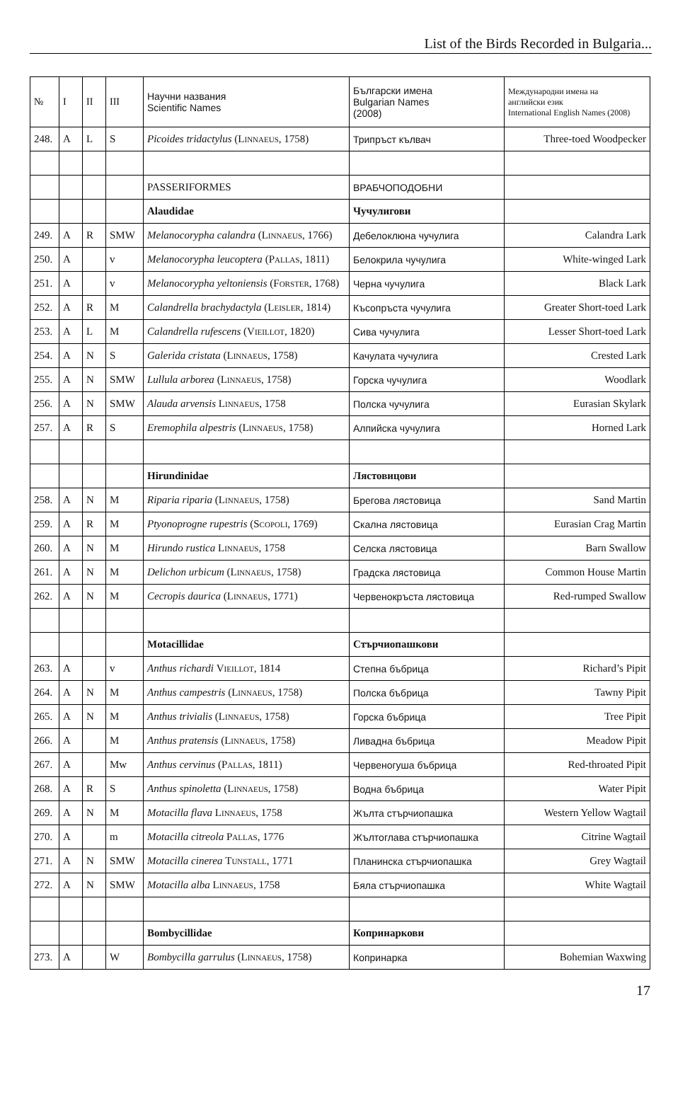List of the Birds Recorded in Bulgaria...
| № | I | II | III | Научни названия Scientific Names | Български имена Bulgarian Names (2008) | Международни имена на английски език International English Names (2008) |
| --- | --- | --- | --- | --- | --- | --- |
| 248. | A | L | S | Picoides tridactylus ( Linnaeus , 1758) | Трипръст кълвач | Three-toed Woodpecker |
| | | | | PASSERIFORMES | ВРАБЧОПОДОБНИ | |
| | | | | Alaudidae | Чучулигови | |
| 249. | A | R | SMW | Melanocorypha calandra ( Linnaeus , 1766) | Дебелоклюна чучулига | Calandra Lark |
| 250. | A | | v | Melanocorypha leucoptera ( Pallas , 1811) | Белокрила чучулига | White-winged Lark |
| 251. | A | | v | Melanocorypha yeltoniensis ( Forster , 1768) | Черна чучулига | Black Lark |
| 252. | A | R | M | Calandrella brachydactyla ( Leisler , 1814) | Късопръста чучулига | Greater Short-toed Lark |
| 253. | A | L | M | Calandrella rufescens ( Vieillot , 1820) | Сива чучулига | Lesser Short-toed Lark |
| 254. | A | N | S | Galerida cristata ( Linnaeus , 1758) | Качулата чучулига | Crested Lark |
| 255. | A | N | SMW | Lullula arborea ( Linnaeus , 1758) | Горска чучулига | Woodlark |
| 256. | A | N | SMW | Alauda arvensis Linnaeus , 1758 | Полска чучулига | Eurasian Skylark |
| 257. | A | R | S | Eremophila alpestris ( Linnaeus , 1758) | Алпийска чучулига | Horned Lark |
| | | | | Hirundinidae | Лястовицови | |
| 258. | A | N | M | Riparia riparia ( Linnaeus , 1758) | Брегова лястовица | Sand Martin |
| 259. | A | R | M | Ptyonoprogne rupestris ( Scopoli , 1769) | Скална лястовица | Eurasian Crag Martin |
| 260. | A | N | M | Hirundo rustica Linnaeus , 1758 | Селска лястовица | Barn Swallow |
| 261. | A | N | M | Delichon urbicum ( Linnaeus , 1758) | Градска лястовица | Common House Martin |
| 262. | A | N | M | Cecropis daurica ( Linnaeus , 1771) | Червенокръста лястовица | Red-rumped Swallow |
| | | | | Motacillidae | Стърчиопашкови | |
| 263. | A | | v | Anthus richardi Vieillot , 1814 | Степна бъбрица | Richard’s Pipit |
| 264. | A | N | M | Anthus campestris ( Linnaeus , 1758) | Полска бъбрица | Tawny Pipit |
| 265. | A | N | M | Anthus trivialis ( Linnaeus , 1758) | Горска бъбрица | Tree Pipit |
| 266. | A | | M | Anthus pratensis ( Linnaeus , 1758) | Ливадна бъбрица | Meadow Pipit |
| 267. | A | | Mw | Anthus cervinus ( Pallas , 1811) | Червеногуша бъбрица | Red-throated Pipit |
| 268. | A | R | S | Anthus spinoletta ( Linnaeus , 1758) | Водна бъбрица | Water Pipit |
| 269. | A | N | M | Motacilla flava Linnaeus , 1758 | Жълта стърчиопашка | Western Yellow Wagtail |
| 270. | A | | m | Motacilla citreola Pallas , 1776 | Жълтоглава стърчиопашка | Citrine Wagtail |
| 271. | A | N | SMW | Motacilla cinerea Tunstall , 1771 | Планинска стърчиопашка | Grey Wagtail |
| 272. | A | N | SMW | Motacilla alba Linnaeus , 1758 | Бяла стърчиопашка | White Wagtail |
| | | | | Bombycillidae | Копринаркови | |
| 273. | A | | W | Bombycilla garrulus ( Linnaeus , 1758) | Копринарка | Bohemian Waxwing |
17